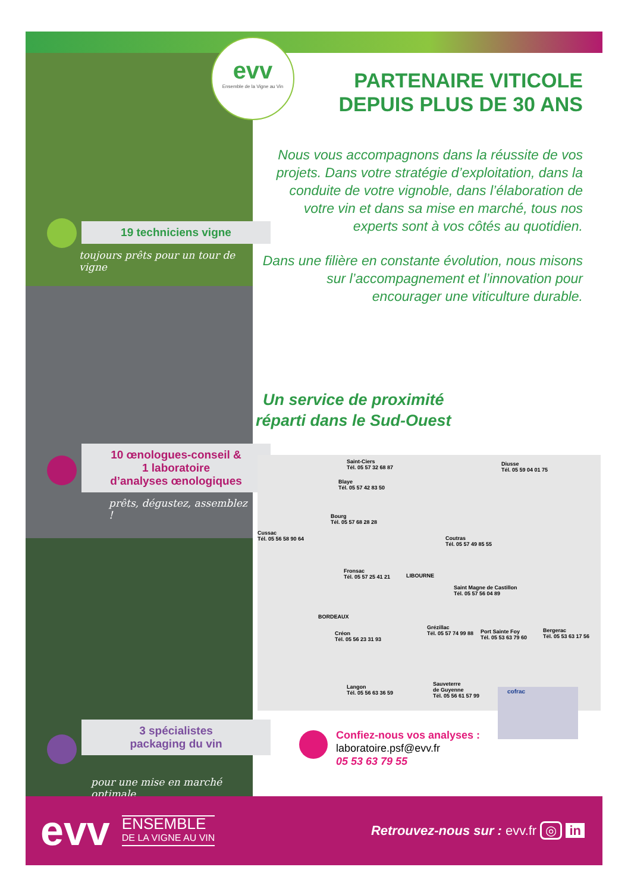19 techniciens vigne
toujours prêts pour un tour de vigne
10 œnologues-conseil &
1 laboratoire
d’analyses œnologiques
prêts, dégustez, assemblez !
3 spécialistes
packaging du vin
pour une mise en marché optimale
evv
Ensemble de la Vigne au Vin
PARTENAIRE VITICOLE
DEPUIS PLUS DE 30 ANS
Nous vous accompagnons dans la réussite de vos projets. Dans votre stratégie d’exploitation, dans la conduite de votre vignoble, dans l’élaboration de votre vin et dans sa mise en marché, tous nos experts sont à vos côtés au quotidien.
Dans une filière en constante évolution, nous misons sur l’accompagnement et l’innovation pour encourager une viticulture durable.
Un service de proximité
réparti dans le Sud-Ouest
Saint-Ciers
Tél. 05 57 32 68 87
Blaye
Tél. 05 57 42 83 50
Bourg
Tél. 05 57 68 28 28
Cussac
Tél. 05 56 58 90 64
Coutras
Tél. 05 57 49 85 55
Fronsac
Tél. 05 57 25 41 21
LIBOURNE
Saint Magne de Castillon
Tél. 05 57 56 04 89
BORDEAUX
Créon
Tél. 05 56 23 31 93
Grézillac
Tél. 05 57 74 99 88
Port Sainte Foy
Tél. 05 53 63 79 60
Bergerac
Tél. 05 53 63 17 56
Sauveterre
de Guyenne
Tél. 05 56 61 57 99
Langon
Tél. 05 56 63 36 59
Diusse
Tél. 05 59 04 01 75
cofrac
Confiez-nous vos analyses :
laboratoire.psf@evv.fr
05 53 63 79 55
evv
ENSEMBLE
DE LA VIGNE AU VIN
Retrouvez-nous sur : evv.fr ◎ in